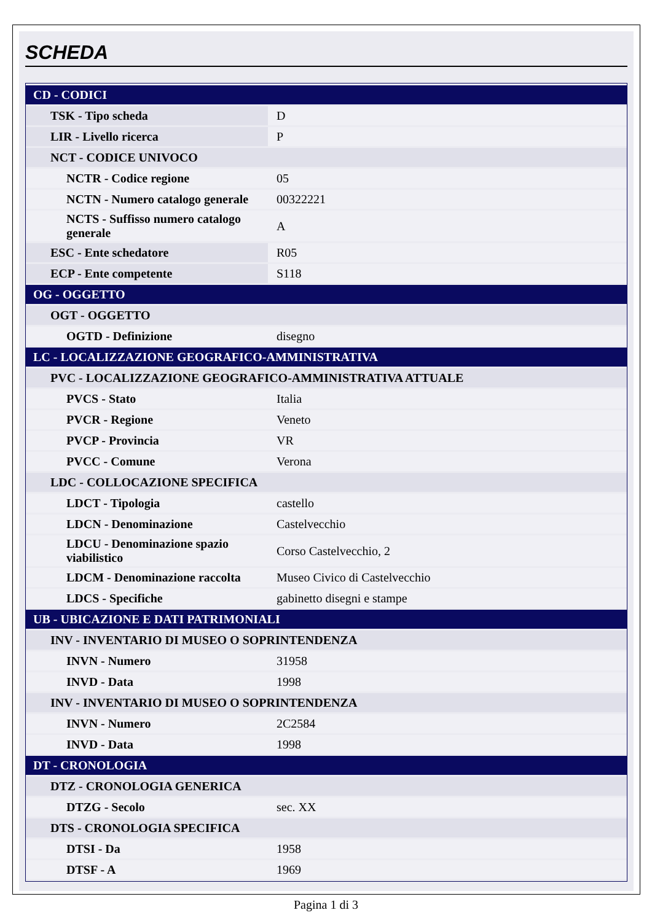SCHEDA
| CD - CODICI | |
| TSK - Tipo scheda | D |
| LIR - Livello ricerca | P |
| NCT - CODICE UNIVOCO | |
| NCTR - Codice regione | 05 |
| NCTN - Numero catalogo generale | 00322221 |
| NCTS - Suffisso numero catalogo generale | A |
| ESC - Ente schedatore | R05 |
| ECP - Ente competente | S118 |
| OG - OGGETTO | |
| OGT - OGGETTO | |
| OGTD - Definizione | disegno |
| LC - LOCALIZZAZIONE GEOGRAFICO-AMMINISTRATIVA | |
| PVC - LOCALIZZAZIONE GEOGRAFICO-AMMINISTRATIVA ATTUALE | |
| PVCS - Stato | Italia |
| PVCR - Regione | Veneto |
| PVCP - Provincia | VR |
| PVCC - Comune | Verona |
| LDC - COLLOCAZIONE SPECIFICA | |
| LDCT - Tipologia | castello |
| LDCN - Denominazione | Castelvecchio |
| LDCU - Denominazione spazio viabilistico | Corso Castelvecchio, 2 |
| LDCM - Denominazione raccolta | Museo Civico di Castelvecchio |
| LDCS - Specifiche | gabinetto disegni e stampe |
| UB - UBICAZIONE E DATI PATRIMONIALI | |
| INV - INVENTARIO DI MUSEO O SOPRINTENDENZA | |
| INVN - Numero | 31958 |
| INVD - Data | 1998 |
| INV - INVENTARIO DI MUSEO O SOPRINTENDENZA | |
| INVN - Numero | 2C2584 |
| INVD - Data | 1998 |
| DT - CRONOLOGIA | |
| DTZ - CRONOLOGIA GENERICA | |
| DTZG - Secolo | sec. XX |
| DTS - CRONOLOGIA SPECIFICA | |
| DTSI - Da | 1958 |
| DTSF - A | 1969 |
Pagina 1 di 3